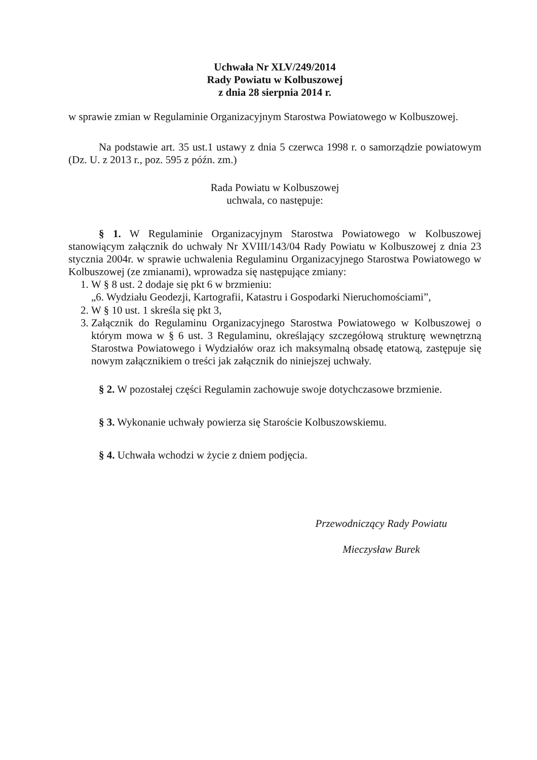Uchwała Nr XLV/249/2014
Rady Powiatu w Kolbuszowej
z dnia 28 sierpnia 2014 r.
w sprawie zmian w Regulaminie Organizacyjnym Starostwa Powiatowego w Kolbuszowej.
Na podstawie art. 35 ust.1 ustawy z dnia 5 czerwca 1998 r. o samorządzie powiatowym (Dz. U. z 2013 r., poz. 595 z późn. zm.)
Rada Powiatu w Kolbuszowej
uchwala, co następuje:
§ 1. W Regulaminie Organizacyjnym Starostwa Powiatowego w Kolbuszowej stanowiącym załącznik do uchwały Nr XVIII/143/04 Rady Powiatu w Kolbuszowej z dnia 23 stycznia 2004r. w sprawie uchwalenia Regulaminu Organizacyjnego Starostwa Powiatowego w Kolbuszowej (ze zmianami), wprowadza się następujące zmiany:
1. W § 8 ust. 2 dodaje się pkt 6 w brzmieniu:
„6. Wydziału Geodezji, Kartografii, Katastru i Gospodarki Nieruchomościami”,
2. W § 10 ust. 1 skreśla się pkt 3,
3. Załącznik do Regulaminu Organizacyjnego Starostwa Powiatowego w Kolbuszowej o którym mowa w § 6 ust. 3 Regulaminu, określający szczegółową strukturę wewnętrzną Starostwa Powiatowego i Wydziałów oraz ich maksymalną obsadę etatową, zastępuje się nowym załącznikiem o treści jak załącznik do niniejszej uchwały.
§ 2. W pozostałej części Regulamin zachowuje swoje dotychczasowe brzmienie.
§ 3. Wykonanie uchwały powierza się Staroście Kolbuszowskiemu.
§ 4. Uchwała wchodzi w życie z dniem podjęcia.
Przewodniczący Rady Powiatu
Mieczysław Burek